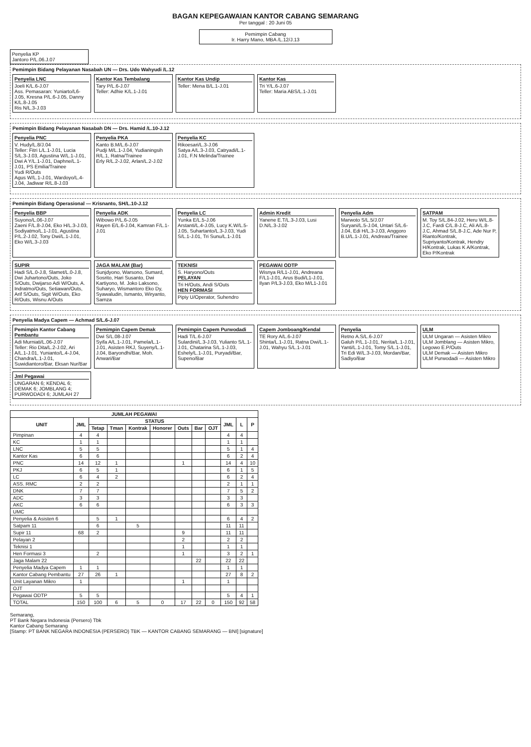BAGAN KEPEGAWAIAN KANTOR CABANG SEMARANG
Per tanggal : 20 Juni 05
Pemimpin Cabang
Ir. Harry Mano, MBA /L.12/J.13
Penyelia KP
Jantoro P/L.06.J.07
Pemimpin Bidang Pelayanan Nasabah UN — Drs. Udo Wahyudi /L.12
Penyelia LNC
Joeli K/L.6-J.07
Ass. Pemasaran: Yuniarto/L6-J.05, Kresna P/L.6-J.05, Danny K/L.8-J.05
Ris N/L.3-J.03
Kantor Kas Tembalang
Tary P/L.6-J.07
Teller: Adhie K/L.1-J.01
Kantor Kas Undip
Teller: Mena B/L.1-J.01
Kantor Kas
Tri Y/L.6-J.07
Teller: Maria ABS/L.1-J.01
Pemimpin Bidang Pelayanan Nasabah DN — Drs. Hamid /L.10-J.12
Penyelia PNC
V. Hudy/L.8/J.04
Teller: Fitri L/L.1-J.01, Lucia S/L.3-J.03, Agustina W/L.1-J.01, Dwi A Y/L.1-J.01, Daphne/L.1-J.01, PS Emilia/Trainee
Yudi R/Outs
Agus W/L.1-J.01, Wardoyo/L.4-J.04, Jadiwar R/L.8-J.03
Penyelia PKA
Kanto B.M/L.6-J.07
Pudji M/L.1-J.04, Yudianingsih R/L.1, Ratna/Trainee
Erly R/L.2-J.02, Arlan/L.2-J.02
Penyelia KC
Rikoesari/L.3-J.06
Satya A/L.3-J.03, Catryadi/L.1-J.01, F.N Melinda/Trainee
Pemimpin Bidang Operasional — Krisnanto, SH/L.10-J.12
Penyelia BBP
Suyono/L.06-J.07
Zaeni F/L.8-J.04, Eko H/L.3-J.03, Sodiyatmo/L.1-J.01, Agustina P/L.2-J.02, Tony Dwi/L.1-J.01, Eko W/L.3-J.03
Penyelia ADK
Wibowo P/L.6-J.05
Rayen E/L.6-J.04, Kamran F/L.1-J.01
Penyelia LC
Yunka E/L.5-J.06
Arstanti/L.4-J.05, Lucy K.W/L.5-J.05, Suhartanto/L.3-J.03, Yudi S/L.1-J.01, Tri Sunu/L.1-J.01
Admin Kredit
Yanene E.T/L.3-J.03, Lusi D.N/L.3-J.02
Penyelia Adm
Marwoto S/L.5/J.07
Suryani/L.5-J.04, Untari S/L.6-J.04, Edi H/L.3-J.03, Anggoro B.U/L.1-J.01, Andreas/Trainee
SATPAM
M. Toy S/L.84-J.02, Heru W/L.8-J.C, Fardi C/L.8-J.C, Ali A/L.8-J.C, Ahmad S/L.8-J.C, Ade Nur P, Rianto/Kontrak, Supriyanto/Kontrak, Hendry H/Kontrak, Lukas K A/Kontrak, Eko P/Kontrak
SUPIR
Hadi S/L.0-J.8, Slamet/L.0-J.8, Dwi Juhartono/Outs, Joko S/Outs, Dwijarso Adi W/Outs, A. Indratmo/Outs, Setiawan/Outs, Arif S/Outs, Sigit W/Outs, Eko R/Outs, Wisnu A/Outs
JAGA MALAM (Bar)
Sunjdyono, Warsono, Sumard, Sosrito, Hari Susanto, Dwi Kartiyono, M. Joko Laksono, Suharyo, Wismantoro Eko Dy, Syawaludin, Ismanto, Wiryanto, Sarnza
TEKNISI
S. Haryono/Outs
PELAYAN
Tri H/Outs, Andi S/Outs
HEN FORMASI
Pipiy U/Operator, Suhendro
PEGAWAI ODTP
Wisnya R/L1-J.01, Andreana F/L1-J.01, Arus Budi/L1-J.01, Ilyan P/L3-J.03, Eko M/L1-J.01
Penyelia Madya Capem — Achmad S/L.6-J.07
Pemimpin Kantor Cabang Pembantu
Adi Murniati/L.06-J.07
Teller: Rio Dita/L.2-J.02, Ari A/L.1-J.01, Yunianto/L.4-J.04, Chandra/L.1-J.01, Suwidiantoro/Bar, Eksan Nur/Bar
Pemimpin Capem Demak
Dwi S/L.08-J.07
Syifa A/L.1-J.01, Pamela/L.1-J.01, Asisten RKJ, Suyeny/L.1-J.04, Baryondhi/Bar, Moh. Anwari/Bar
Pemimpin Capem Purwodadi
Hadi T/L.6-J.07
Sulardini/L.3-J.03, Yulianto S/L.1-J.01, Chatarina S/L.1-J.03, Eshely/L.1-J.01, Puryadi/Bar, Supeno/Bar
Capem Jomboang/Kendal
TE Rory A/L.6-J.07
Shinta/L.1-J.01, Ratna Dwi/L.1-J.01, Wahyu S/L.1-J.01
Penyelia
Retno A.S/L.6-J.07
Galuh P/L.1-J.01, Nerita/L.1-J.01, Yanti/L.1-J.01, Tomy S/L.1-J.01, Tri Edi W/L.3-J.03, Mordan/Bar, Sadiyo/Bar
ULM
ULM Ungaran — Asisten Mikro
ULM Jomblang — Asisten Mikro, Legowo E.P/Outs
ULM Demak — Asisten Mikro
ULM Purwodadi — Asisten Mikro
Jml Pegawai
UNGARAN 6; KENDAL 6; DEMAK 6; JOMBLANG 4; PURWODADI 6; JUMLAH 27
| JUMLAH PEGAWAI | | | | | | | | | | | |
| --- | --- | --- | --- | --- | --- | --- | --- | --- | --- | --- | --- |
| UNIT | JML | STATUS | | | | | | | JML | L | P |
| | | Tetap | Tman | Kontrak | Honorer | Outs | Bar | OJT | | | |
| Pimpinan | 4 | 4 | | | | | | | 4 | 4 | |
| KC | 1 | 1 | | | | | | | 1 | 1 | |
| LNC | 5 | 5 | | | | | | | 5 | 1 | 4 |
| Kantor Kas | 6 | 6 | | | | | | | 6 | 2 | 4 |
| PNC | 14 | 12 | 1 | | | 1 | | | 14 | 4 | 10 |
| PKJ | 6 | 5 | 1 | | | | | | 6 | 1 | 5 |
| LC | 6 | 4 | 2 | | | | | | 6 | 2 | 4 |
| ASS. RMC | 2 | 2 | | | | | | | 2 | 1 | 1 |
| DNK | 7 | 7 | | | | | | | 7 | 5 | 2 |
| ADC | 3 | 3 | | | | | | | 3 | 3 | |
| AKC | 6 | 6 | | | | | | | 6 | 3 | 3 |
| UMC | | | | | | | | | | | |
| Penyelia & Asisten 6 | | 5 | 1 | | | | | | 6 | 4 | 2 |
| Satpam 11 | | 6 | | 5 | | | | | 11 | 11 | |
| Supir 11 | 68 | 2 | | | | 9 | | | 11 | 11 | |
| Pelayan 2 | | | | | | 2 | | | 2 | 2 | |
| Teknisi 1 | | | | | | 1 | | | 1 | 1 | |
| Hen Formasi 3 | | 2 | | | | 1 | | | 3 | 2 | 1 |
| Jaga Malam 22 | | | | | | | 22 | | 22 | 22 | |
| Penyelia Madya Capem | 1 | 1 | | | | | | | 1 | 1 | |
| Kantor Cabang Pembantu | 27 | 26 | 1 | | | | | | 27 | 8 | 2 |
| Unit Layanan Mikro | 1 | | | | | 1 | | | 1 | | |
| OJT | | | | | | | | | | | |
| Pegawai ODTP | 5 | 5 | | | | | | | 5 | 4 | 1 |
| TOTAL | 150 | 100 | 6 | 5 | 0 | 17 | 22 | 0 | 150 | 92 | 58 |
Semarang,
PT Bank Negara Indonesia (Persero) Tbk
Kantor Cabang Semarang
[Stamp: PT BANK NEGARA INDONESIA (PERSERO) TBK — KANTOR CABANG SEMARANG — BNI] [signature]